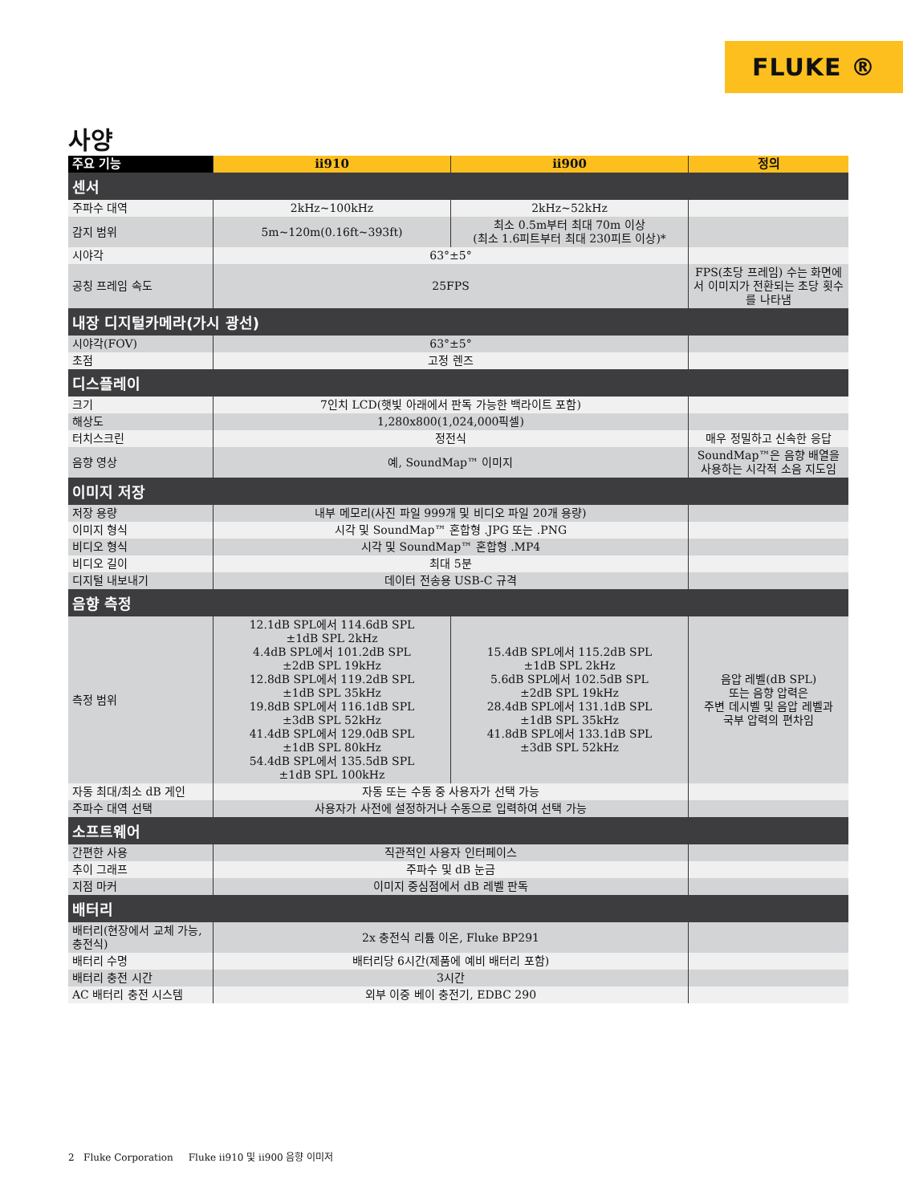FLUKE ®
사양
| 주요 기능 | ii910 | ii900 | 정의 |
| --- | --- | --- | --- |
| 센서 | | | |
| 주파수 대역 | 2kHz~100kHz | 2kHz~52kHz | |
| 감지 범위 | 5m~120m(0.16ft~393ft) | 최소 0.5m부터 최대 70m 이상 (최소 1.6피트부터 최대 230피트 이상)* | |
| 시야각 | 63°±5° | | |
| 공칭 프레임 속도 | 25FPS | | FPS(초당 프레임) 수는 화면에서 이미지가 전환되는 초당 횟수를 나타냄 |
| 내장 디지털카메라(가시 광선) | | | |
| 시야각(FOV) | 63°±5° | | |
| 초점 | 고정 렌즈 | | |
| 디스플레이 | | | |
| 크기 | 7인치 LCD(햇빛 아래에서 판독 가능한 백라이트 포함) | | |
| 해상도 | 1,280x800(1,024,000픽셀) | | |
| 터치스크린 | 정전식 | | 매우 정밀하고 신속한 응답 |
| 음향 영상 | 예, SoundMap™ 이미지 | | SoundMap™은 음향 배열을 사용하는 시각적 소음 지도임 |
| 이미지 저장 | | | |
| 저장 용량 | 내부 메모리(사진 파일 999개 및 비디오 파일 20개 용량) | | |
| 이미지 형식 | 시각 및 SoundMap™ 혼합형 .JPG 또는 .PNG | | |
| 비디오 형식 | 시각 및 SoundMap™ 혼합형 .MP4 | | |
| 비디오 길이 | 최대 5분 | | |
| 디지털 내보내기 | 데이터 전송용 USB-C 규격 | | |
| 음향 측정 | | | |
| 측정 범위 | 12.1dB SPL에서 114.6dB SPL ±1dB SPL 2kHz 4.4dB SPL에서 101.2dB SPL ±2dB SPL 19kHz 12.8dB SPL에서 119.2dB SPL ±1dB SPL 35kHz 19.8dB SPL에서 116.1dB SPL ±3dB SPL 52kHz 41.4dB SPL에서 129.0dB SPL ±1dB SPL 80kHz 54.4dB SPL에서 135.5dB SPL ±1dB SPL 100kHz | 15.4dB SPL에서 115.2dB SPL ±1dB SPL 2kHz 5.6dB SPL에서 102.5dB SPL ±2dB SPL 19kHz 28.4dB SPL에서 131.1dB SPL ±1dB SPL 35kHz 41.8dB SPL에서 133.1dB SPL ±3dB SPL 52kHz | 음압 레벨(dB SPL) 또는 음향 압력은 주변 데시벨 및 음압 레벨과 국부 압력의 편차임 |
| 자동 최대/최소 dB 게인 | 자동 또는 수동 중 사용자가 선택 가능 | | |
| 주파수 대역 선택 | 사용자가 사전에 설정하거나 수동으로 입력하여 선택 가능 | | |
| 소프트웨어 | | | |
| 간편한 사용 | 직관적인 사용자 인터페이스 | | |
| 추이 그래프 | 주파수 및 dB 눈금 | | |
| 지점 마커 | 이미지 중심점에서 dB 레벨 판독 | | |
| 배터리 | | | |
| 배터리(현장에서 교체 가능, 충전식) | 2x 충전식 리튬 이온, Fluke BP291 | | |
| 배터리 수명 | 배터리당 6시간(제품에 예비 배터리 포함) | | |
| 배터리 충전 시간 | 3시간 | | |
| AC 배터리 충전 시스템 | 외부 이중 베이 충전기, EDBC 290 | | |
2 Fluke Corporation Fluke ii910 및 ii900 음향 이미저